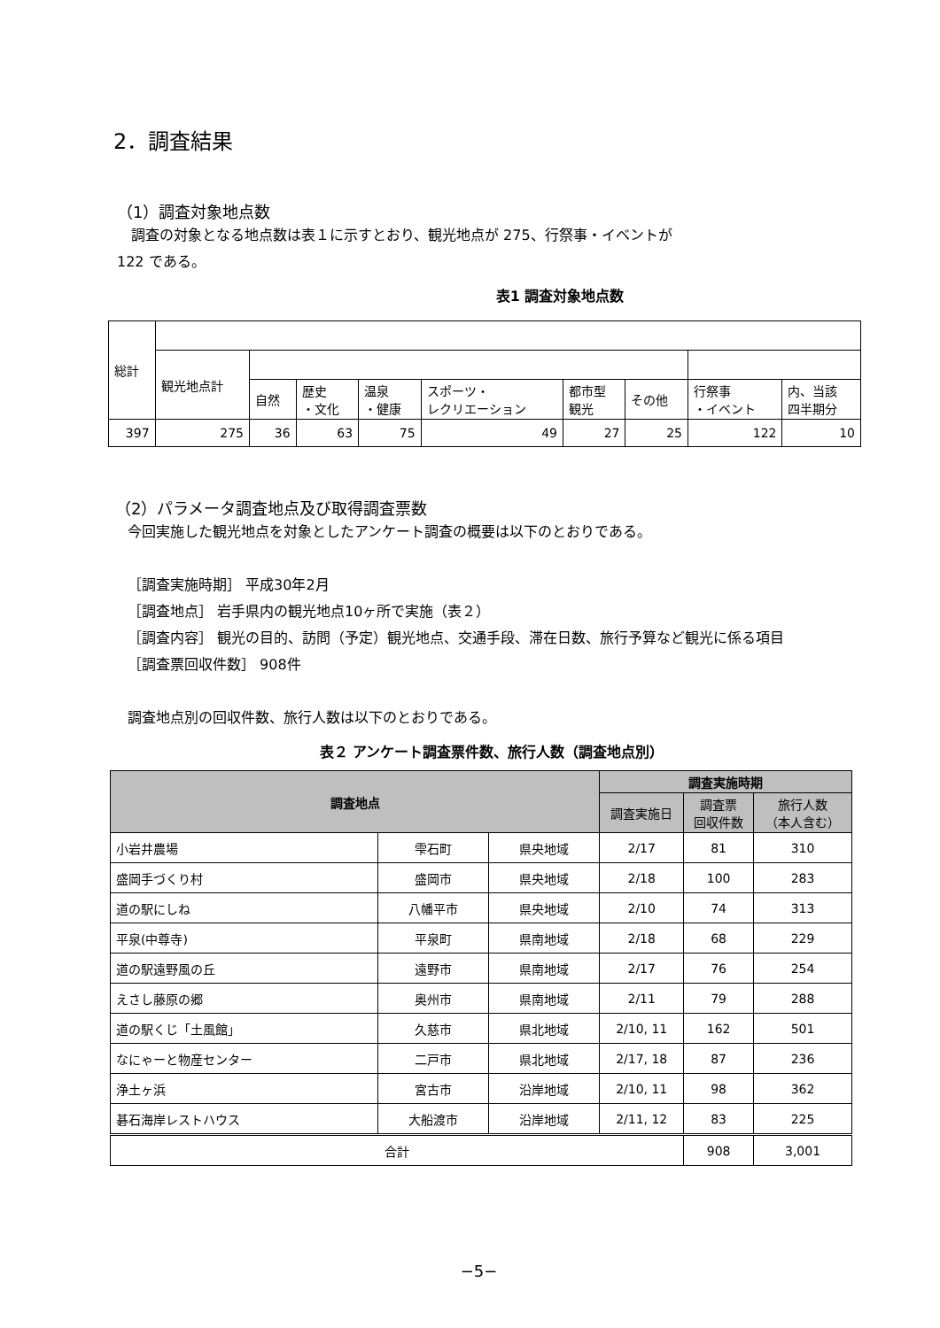2．調査結果
（1）調査対象地点数
　調査の対象となる地点数は表１に示すとおり、観光地点が 275、行祭事・イベントが
122 である。
表1 調査対象地点数
| 総計 | | | | | | | | | |
| | 観光地点計 | | | | | | | | |
| | | 自然 | 歴史 ・文化 | 温泉 ・健康 | スポーツ・ レクリエーション | 都市型 観光 | その他 | 行祭事 ・イベント | 内、当該 四半期分 |
| 397 | 275 | 36 | 63 | 75 | 49 | 27 | 25 | 122 | 10 |
（2）パラメータ調査地点及び取得調査票数
今回実施した観光地点を対象としたアンケート調査の概要は以下のとおりである。
［調査実施時期］ 平成30年2月
［調査地点］ 岩手県内の観光地点10ヶ所で実施（表２）
［調査内容］ 観光の目的、訪問（予定）観光地点、交通手段、滞在日数、旅行予算など観光に係る項目
［調査票回収件数］ 908件
調査地点別の回収件数、旅行人数は以下のとおりである。
表２ アンケート調査票件数、旅行人数（調査地点別）
| 調査地点 | | | 調査実施時期 | | |
| --- | --- | --- | --- | --- | --- |
| | | | 調査実施日 | 調査票 回収件数 | 旅行人数 （本人含む） |
| 小岩井農場 | 雫石町 | 県央地域 | 2/17 | 81 | 310 |
| 盛岡手づくり村 | 盛岡市 | 県央地域 | 2/18 | 100 | 283 |
| 道の駅にしね | 八幡平市 | 県央地域 | 2/10 | 74 | 313 |
| 平泉(中尊寺) | 平泉町 | 県南地域 | 2/18 | 68 | 229 |
| 道の駅遠野風の丘 | 遠野市 | 県南地域 | 2/17 | 76 | 254 |
| えさし藤原の郷 | 奥州市 | 県南地域 | 2/11 | 79 | 288 |
| 道の駅くじ「土風館」 | 久慈市 | 県北地域 | 2/10, 11 | 162 | 501 |
| なにゃーと物産センター | 二戸市 | 県北地域 | 2/17, 18 | 87 | 236 |
| 浄土ヶ浜 | 宮古市 | 沿岸地域 | 2/10, 11 | 98 | 362 |
| 碁石海岸レストハウス | 大船渡市 | 沿岸地域 | 2/11, 12 | 83 | 225 |
| 合計 | | | | 908 | 3,001 |
−5−